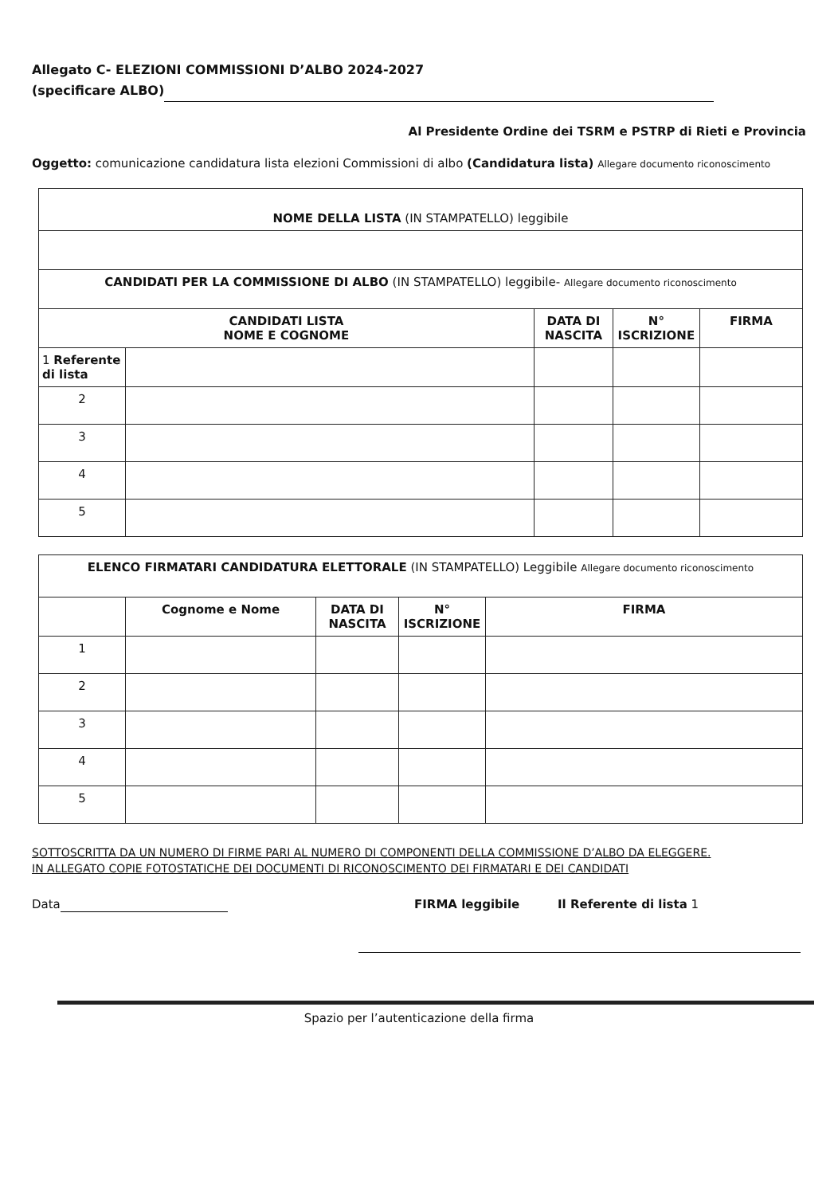Allegato C- ELEZIONI COMMISSIONI D’ALBO 2024-2027
(specificare ALBO)
Al Presidente Ordine dei TSRM e PSTRP di Rieti e Provincia
Oggetto: comunicazione candidatura lista elezioni Commissioni di albo (Candidatura lista) Allegare documento riconoscimento
| NOME DELLA LISTA (IN STAMPATELLO) leggibile | | | | |
| CANDIDATI PER LA COMMISSIONE DI ALBO (IN STAMPATELLO) leggibile- Allegare documento riconoscimento | | | | |
| CANDIDATI LISTA NOME E COGNOME | | DATA DI NASCITA | N° ISCRIZIONE | FIRMA |
| 1 Referente di lista | | | | |
| 2 | | | | |
| 3 | | | | |
| 4 | | | | |
| 5 | | | | |
| ELENCO FIRMATARI CANDIDATURA ELETTORALE (IN STAMPATELLO) Leggibile Allegare documento riconoscimento | | | | |
| | Cognome e Nome | DATA DI NASCITA | N° ISCRIZIONE | FIRMA |
| 1 | | | | |
| 2 | | | | |
| 3 | | | | |
| 4 | | | | |
| 5 | | | | |
SOTTOSCRITTA DA UN NUMERO DI FIRME PARI AL NUMERO DI COMPONENTI DELLA COMMISSIONE D’ALBO DA ELEGGERE.
IN ALLEGATO COPIE FOTOSTATICHE DEI DOCUMENTI DI RICONOSCIMENTO DEI FIRMATARI E DEI CANDIDATI
Data FIRMA leggibile Il Referente di lista 1
Spazio per l’autenticazione della firma